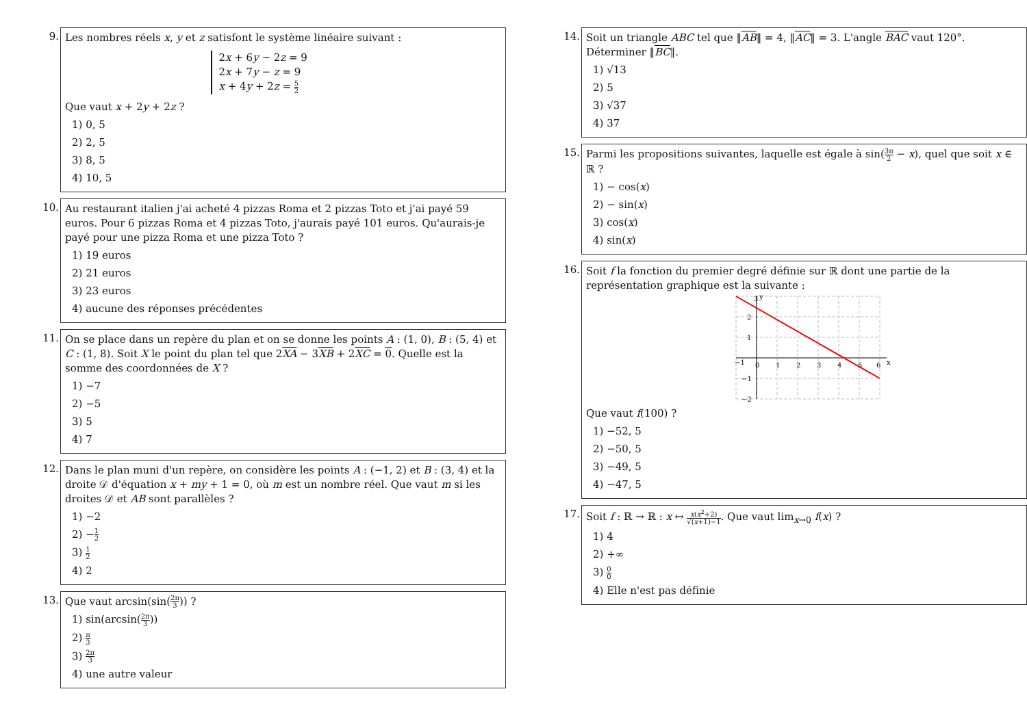9.
Les nombres réels x, y et z satisfont le système linéaire suivant :
2x + 6y − 2z = 9
2x + 7y − z = 9
x + 4y + 2z = 5 2
Que vaut x + 2y + 2z ?
1) 0, 5
2) 2, 5
3) 8, 5
4) 10, 5
10.
Au restaurant italien j'ai acheté 4 pizzas Roma et 2 pizzas Toto et j'ai payé 59 euros. Pour 6 pizzas Roma et 4 pizzas Toto, j'aurais payé 101 euros. Qu'aurais-je payé pour une pizza Roma et une pizza Toto ?
1) 19 euros
2) 21 euros
3) 23 euros
4) aucune des réponses précédentes
11.
On se place dans un repère du plan et on se donne les points A : (1, 0), B : (5, 4) et C : (1, 8). Soit X le point du plan tel que 2XA − 3XB + 2XC = 0. Quelle est la somme des coordonnées de X ?
1) −7
2) −5
3) 5
4) 7
12.
Dans le plan muni d'un repère, on considère les points A : (−1, 2) et B : (3, 4) et la droite 𝒟 d'équation x + my + 1 = 0, où m est un nombre réel. Que vaut m si les droites 𝒟 et AB sont parallèles ?
1) −2
2) −1 2
3) 1 2
4) 2
13.
Que vaut arcsin(sin(2π 3)) ?
1) sin(arcsin(2π 3))
2) π 3
3) 2π 3
4) une autre valeur
14.
Soit un triangle ABC tel que ‖AB‖ = 4, ‖AC‖ = 3. L'angle BAC vaut 120°. Déterminer ‖BC‖.
1) √13
2) 5
3) √37
4) 37
15.
Parmi les propositions suivantes, laquelle est égale à sin(3π 2 − x), quel que soit x ∈ ℝ ?
1) − cos(x)
2) − sin(x)
3) cos(x)
4) sin(x)
16.
Soit f la fonction du premier degré définie sur ℝ dont une partie de la représentation graphique est la suivante :
3
y
2
1
−1
0
1
2
3
4
5
6
x
−1
−2
Que vaut f(100) ?
1) −52, 5
2) −50, 5
3) −49, 5
4) −47, 5
17.
Soit f : ℝ → ℝ : x ↦ x(x<sup>2</sup>+2) √(x+1)−1. Que vaut lim<sub>x→0</sub> f(x) ?
1) 4
2) +∞
3) 0 0
4) Elle n'est pas définie